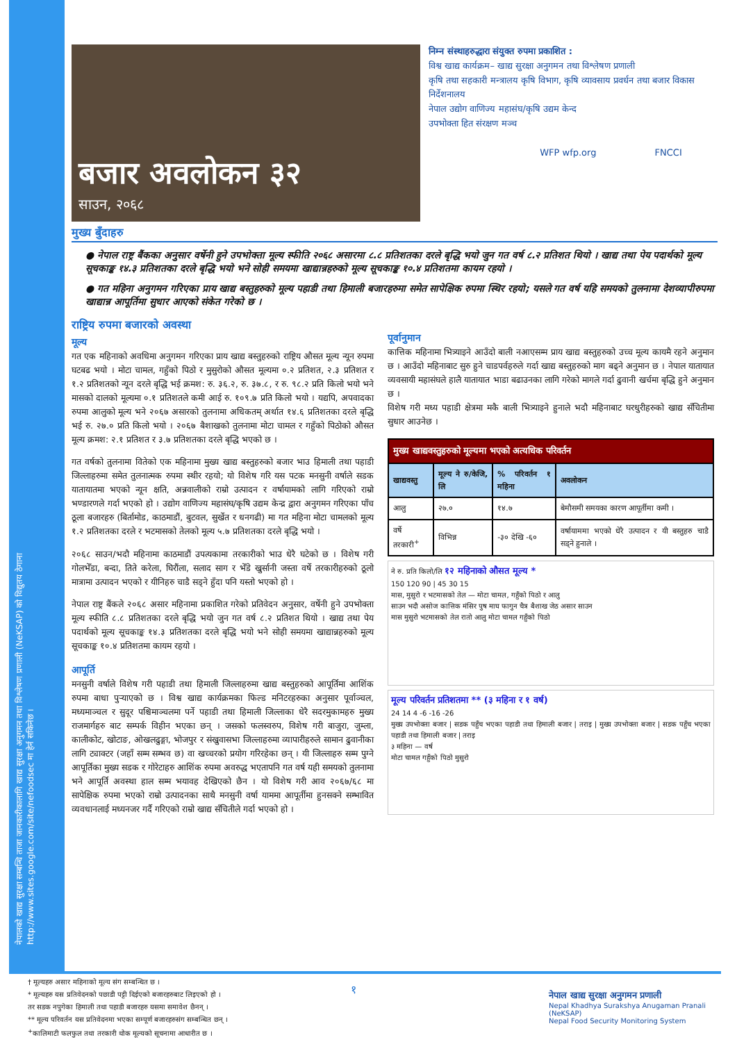नेपालको खाद्य सुरक्षा सम्बन्धि ताजा जानकारीकालागि खाद्य सुरक्षा अनुगमन तथा विश्लेषण प्रणाली (NeKSAP) को विद्युतय ठेगाना http://www.sites.google.com/site/nefoodsec मा हेर्न सकिनेछ ।
बजार अवलोकन ३२
साउन, २०६८
निम्न संस्थाहरुद्धारा संयुक्त रुपमा प्रकाशित :
विश्व खाद्य कार्यक्रम– खाद्य सुरक्षा अनुगमन तथा विश्लेषण प्रणाली
कृषि तथा सहकारी मन्त्रालय कृषि विभाग, कृषि व्यावसाय प्रवर्धन तथा बजार विकास निर्देशनालय
नेपाल उद्योग वाणिज्य महासंघ/कृषि उद्यम केन्द
उपभोक्ता हित संरक्षण मञ्च
WFP wfp.org FNCCI
मुख्य बुँदाहरु
● नेपाल राष्ट्र बैंकका अनुसार वर्षेनी हुने उपभोक्ता मूल्य स्फीति २०६८ असारमा ८.८ प्रतिशतका दरले बृद्धि भयो जुन गत वर्ष ८.२ प्रतिशत थियो । खाद्य तथा पेय पदार्थको मूल्य सूचकाङ्क १४.३ प्रतिशतका दरले बृद्धि भयो भने सोही समयमा खाद्यान्नहरुको मूल्य सूचकाङ्क १०.४ प्रतिशतमा कायम रहयो ।
● गत महिना अनुगमन गरिएका प्राय खाद्य बस्तुहरुको मूल्य पहाडी तथा हिमाली बजारहरुमा समेत सापेक्षिक रुपमा स्थिर रहयो; यसले गत वर्ष यहि समयको तुलनामा देशव्यापीरुपमा खाद्यान्न आपूर्तिमा सुधार आएको संकेत गरेको छ ।
राष्ट्रिय रुपमा बजारको अवस्था
मूल्य
गत एक महिनाको अवधिमा अनुगमन गरिएका प्राय खाद्य बस्तुहरुको राष्ट्रिय औसत मूल्य न्यून रुपमा घटबढ भयो । मोटा चामल, गहुँको पिठो र मुसुरोको औसत मूल्यमा ०.२ प्रतिशत, २.३ प्रतिशत र १.२ प्रतिशतको न्यून दरले बृद्धि भई क्रमश: रु. ३६.२, रु. ३७.८, र रु. ९८.२ प्रति किलो भयो भने मासको दालको मूल्यमा ०.१ प्रतिशतले कमी आई रु. १०९.७ प्रति किलो भयो । यद्यपि, अपवादका रुपमा आलुको मूल्य भने २०६७ असारको तुलनामा अधिकतम् अर्थात १४.६ प्रतिशतका दरले बृद्धि भई रु. २७.० प्रति किलो भयो । २०६७ बैशाखको तुलनामा मोटा चामल र गहुँको पिठोको औसत मूल्य क्रमश: २.१ प्रतिशत र ३.७ प्रतिशतका दरले बृद्धि भएको छ ।
गत वर्षको तुलनामा वितेको एक महिनामा मुख्य खाद्य बस्तुहरुको बजार भाउ हिमाली तथा पहाडी जिल्लाहरुमा समेत तुलनात्मक रुपमा स्थीर रहयो; यो विशेष गरि यस पटक मनसुनी वर्षाले सडक यातायातमा भएको न्यून क्षति, अन्नवालीको राम्रो उत्पादन र वर्षायामको लागि गरिएको राम्रो भण्डारणले गर्दा भएको हो । उद्योग वाणिज्य महासंघ/कृषि उद्यम केन्द्र द्वारा अनुगमन गरिएका पाँच ठूला बजारहरु (बिर्तामोड, काठमाडौं, बुटवल, सुर्खेत र धनगढी) मा गत महिना मोटा चामलको मूल्य १.२ प्रतिशतका दरले र भटमासको तेलको मूल्य ५.७ प्रतिशतका दरले बृद्धि भयो ।
२०६८ साउन/भदौ महिनामा काठमाडौं उपत्यकामा तरकारीको भाउ धेरै घटेको छ । विशेष गरी गोलभेँडा, बन्दा, तिते करेला, घिरौंला, सलाद साग र भेँडे खुर्सानी जस्ता वर्षे तरकारीहरुको ठूलो मात्रामा उत्पादन भएको र यीनिहरु चाडै सड्ने हुँदा पनि यस्तो भएको हो ।
नेपाल राष्ट्र बैंकले २०६८ असार महिनामा प्रकाशित गरेको प्रतिवेदन अनुसार, वर्षेनी हुने उपभोक्ता मूल्य स्फीति ८.८ प्रतिशतका दरले बृद्धि भयो जुन गत वर्ष ८.२ प्रतिशत थियो । खाद्य तथा पेय पदार्थको मूल्य सूचकाङ्क १४.३ प्रतिशतका दरले बृद्धि भयो भने सोही समयमा खाद्यान्नहरुको मूल्य सूचकाङ्क १०.४ प्रतिशतमा कायम रहयो ।
आपूर्ति
मनसुनी वर्षाले विशेष गरी पहाडी तथा हिमाली जिल्लाहरुमा खाद्य बस्तुहरुको आपूर्तिमा आशिंक रुपमा बाधा पुऱ्याएको छ । विश्व खाद्य कार्यक्रमका फिल्ड मनिटरहरुका अनुसार पूर्वाञ्चल, मध्यमाञ्चल र सुदूर पश्चिमाञ्चलमा पर्ने पहाडी तथा हिमाली जिल्लाका धेरै सदरमुकामहरु मुख्य राजमार्गहरु बाट सम्पर्क विहीन भएका छन् । जसको फलस्वरुप, विशेष गरी बाजुरा, जुम्ला, कालीकोट, खोटाङ, ओखलढुङ्गा, भोजपुर र संखुवासभा जिल्लाहरुमा व्यापारीहरुले सामान ढुवानीका लागि ट्याक्टर (जहाँ सम्म सम्भव छ) वा खच्चरको प्रयोग गरिरहेका छन् । यी जिल्लाहरु सम्म पुग्ने आपूर्तिका मुख्य सडक र गोरेटाहरु आशिंक रुपमा अवरुद्ध भएतापनि गत वर्ष यही समयको तुलनामा भने आपूर्ति अवस्था हाल सम्म भयावह देखिएको छैन । यो विशेष गरी आव २०६७/६८ मा सापेक्षिक रुपमा भएको राम्रो उत्पादनका साथै मनसुनी वर्षा याममा आपूर्तीमा हुनसक्ने सम्भावित व्यवधानलाई मध्यनजर गर्दै गरिएको राम्रो खाद्य सँचितीले गर्दा भएको हो ।
पूर्वानुमान
कात्तिक महिनामा भित्र्याइने आउँदो बाली नआएसम्म प्राय खाद्य बस्तुहरुको उच्च मूल्य कायमै रहने अनुमान छ । आउँदो महिनाबाट सुरु हुने चाडपर्वहरुले गर्दा खाद्य बस्तुहरुको माग बढ्ने अनुमान छ । नेपाल यातायात व्यवसायी महासंघले हालै यातायात भाडा बढाउनका लागि गरेको मागले गर्दा ढुवानी खर्चमा बृद्धि हुने अनुमान छ ।
विशेष गरी मध्य पहाडी क्षेत्रमा मकै बाली भित्र्याइने हुनाले भदौ महिनाबाट घरधुरीहरुको खाद्य सँचितीमा सुधार आउनेछ ।
| मुख्य खाद्यवस्तुहरुको मूल्यमा भएको अत्यधिक परिवर्तन | | | |
| --- | --- | --- | --- |
| खाद्यवस्तु | मूल्य ने रु/केजि, लि | % परिवर्तन १ महिना | अवलोकन |
| आलु | २७.० | १४.७ | बेमौसमी समयका कारण आपूर्तीमा कमी । |
| वर्षे तरकारी<sup>+</sup> | विभिन्न | -३० देखि -६० | वर्षायाममा भएको धेरै उत्पादन र यी बस्तुहरु चाडै सड्ने हुनाले । |
ने रु. प्रति किलो/लि १२ महिनाको औसत मूल्य *
150 120 90 | 45 30 15
मास, मुसुरो र भटमासको तेल — मोटा चामल, गहुँको पिठो र आलु
साउन भदौ असोज कात्तिक मंसिर पुष माघ फागुन चैत्र बैशाख जेठ असार साउन
मास मुसुरो भटमासको तेल रातो आलु मोटा चामल गहुँको पिठो
मूल्य परिवर्तन प्रतिशतमा ** (३ महिना र १ वर्ष)
24 14 4 -6 -16 -26
मुख्य उपभोक्ता बजार | सडक पहुँच भएका पहाडी तथा हिमाली बजार | तराइ | मुख्य उपभोक्ता बजार | सडक पहुँच भएका पहाडी तथा हिमाली बजार | तराइ
३ महिना — वर्ष
मोटा चामल गहुँको पिठो मुसुरो
† मूल्यहरु असार महिनाको मूल्य संग सम्बन्धित छ ।
* मूल्यहरु यस प्रतिवेदनको पछाडी पट्टी दिईएको बजारहरुबाट लिइएको हो ।
तर सडक नपुगेका हिमाली तथा पहाडी बजारहरु यसमा समावेश छैनन् ।
** मूल्य परिवर्तन यस प्रतिवेदनमा भएका सम्पूर्ण बजारहरुसंग सम्बन्धित छन् ।
<sup>+</sup>कालिमाटी फलफुल तथा तरकारी थोक मूल्यको सूचनामा आधारीत छ ।
१
नेपाल खाद्य सुरक्षा अनुगमन प्रणाली
Nepal Khadhya Surakshya Anugaman Pranali (NeKSAP)
Nepal Food Security Monitoring System